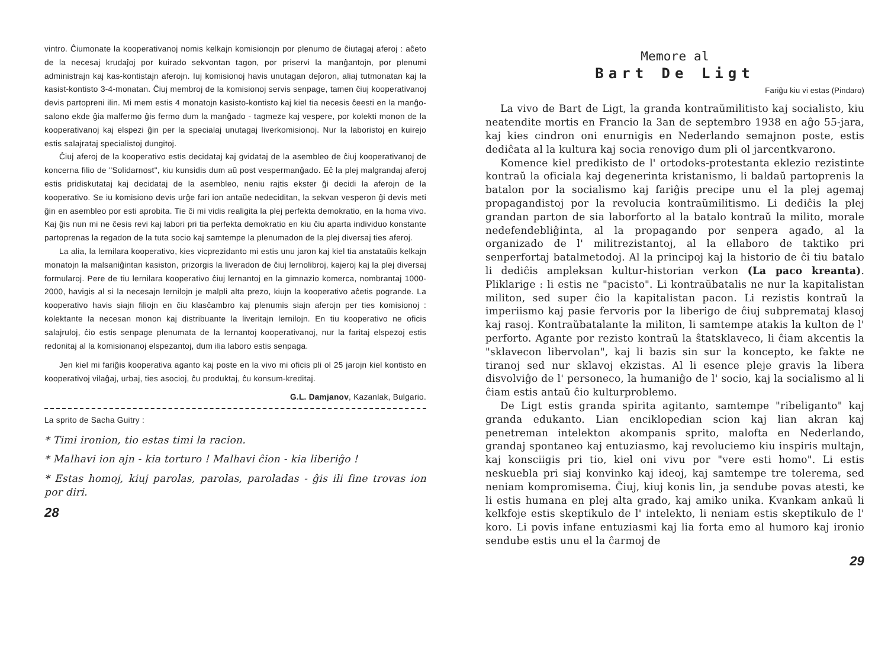vintro. Ĉiumonate la kooperativanoj nomis kelkajn komisionojn por plenumo de ĉiutagaj aferoj : aĉeto de la necesaj krudaĵoj por kuirado sekvontan tagon, por priservi la manĝantojn, por plenumi administrajn kaj kas-kontistajn aferojn. Iuj komisionoj havis unutagan deĵoron, aliaj tutmonatan kaj la kasist-kontisto 3-4-monatan. Ĉiuj membroj de la komisionoj servis senpage, tamen ĉiuj kooperativanoj devis partopreni ilin. Mi mem estis 4 monatojn kasisto-kontisto kaj kiel tia necesis ĉeesti en la manĝo-salono ekde ĝia malfermo ĝis fermo dum la manĝado - tagmeze kaj vespere, por kolekti monon de la kooperativanoj kaj elspezi ĝin per la specialaj unutagaj liverkomisionoj. Nur la laboristoj en kuirejo estis salajrataj specialistoj dungitoj.
Ĉiuj aferoj de la kooperativo estis decidataj kaj gvidataj de la asembleo de ĉiuj kooperativanoj de koncerna filio de "Solidarnost", kiu kunsidis dum aŭ post vespermanĝado. Eĉ la plej malgrandaj aferoj estis pridiskutataj kaj decidataj de la asembleo, neniu rajtis ekster ĝi decidi la aferojn de la kooperativo. Se iu komisiono devis urĝe fari ion antaŭe nedeciditan, la sekvan vesperon ĝi devis meti ĝin en asembleo por esti aprobita. Tie ĉi mi vidis realigita la plej perfekta demokratio, en la homa vivo. Kaj ĝis nun mi ne ĉesis revi kaj labori pri tia perfekta demokratio en kiu ĉiu aparta individuo konstante partoprenas la regadon de la tuta socio kaj samtempe la plenumadon de la plej diversaj ties aferoj.
La alia, la lernilara kooperativo, kies vicprezidanto mi estis unu jaron kaj kiel tia anstataŭis kelkajn monatojn la malsaniĝintan kasiston, prizorgis la liveradon de ĉiuj lernolibroj, kajeroj kaj la plej diversaj formularoj. Pere de tiu lernilara kooperativo ĉiuj lernantoj en la gimnazio komerca, nombrantaj 1000-2000, havigis al si la necesajn lernilojn je malpli alta prezo, kiujn la kooperativo aĉetis pogrande. La kooperativo havis siajn filiojn en ĉiu klasĉambro kaj plenumis siajn aferojn per ties komisionoj : kolektante la necesan monon kaj distribuante la liveritajn lernilojn. En tiu kooperativo ne oficis salajruloj, ĉio estis senpage plenumata de la lernantoj kooperativanoj, nur la faritaj elspezoj estis redonitaj al la komisionanoj elspezantoj, dum ilia laboro estis senpaga.
Jen kiel mi fariĝis kooperativa aganto kaj poste en la vivo mi oficis pli ol 25 jarojn kiel kontisto en kooperativoj vilaĝaj, urbaj, ties asocioj, ĉu produktaj, ĉu konsum-kreditaj.
G.L. Damjanov, Kazanlak, Bulgario.
La sprito de Sacha Guitry :
* Timi ironion, tio estas timi la racion.
* Malhavi ion ajn - kia torturo ! Malhavi ĉion - kia liberiĝo !
* Estas homoj, kiuj parolas, parolas, paroladas - ĝis ili fine trovas ion por diri.
28
Memore al
Bart De Ligt
Fariĝu kiu vi estas (Pindaro)
La vivo de Bart de Ligt, la granda kontraŭmilitisto kaj socialisto, kiu neatendite mortis en Francio la 3an de septembro 1938 en aĝo 55-jara, kaj kies cindron oni enurnigis en Nederlando semajnon poste, estis dediĉata al la kultura kaj socia renovigo dum pli ol jarcentkvarono.
Komence kiel predikisto de l' ortodoks-protestanta eklezio rezistinte kontraŭ la oficiala kaj degenerinta kristanismo, li baldaŭ partoprenis la batalon por la socialismo kaj fariĝis precipe unu el la plej agemaj propagandistoj por la revolucia kontraŭmilitismo. Li dediĉis la plej grandan parton de sia laborforto al la batalo kontraŭ la milito, morale nedefendebliĝinta, al la propagando por senpera agado, al la organizado de l' militrezistantoj, al la ellaboro de taktiko pri senperfortaj batalmetodoj. Al la principoj kaj la historio de ĉi tiu batalo li dediĉis ampleksan kultur-historian verkon (La paco kreanta). Pliklarige : li estis ne "pacisto". Li kontraŭbatalis ne nur la kapitalistan militon, sed super ĉio la kapitalistan pacon. Li rezistis kontraŭ la imperiismo kaj pasie fervoris por la liberigo de ĉiuj subpremataj klasoj kaj rasoj. Kontraŭbatalante la militon, li samtempe atakis la kulton de l' perforto. Agante por rezisto kontraŭ la ŝtatsklaveco, li ĉiam akcentis la "sklavecon libervolan", kaj li bazis sin sur la koncepto, ke fakte ne tiranoj sed nur sklavoj ekzistas. Al li esence pleje gravis la libera disvolviĝo de l' personeco, la humaniĝo de l' socio, kaj la socialismo al li ĉiam estis antaŭ ĉio kulturproblemo.
De Ligt estis granda spirita agitanto, samtempe "ribeliganto" kaj granda edukanto. Lian enciklopedian scion kaj lian akran kaj penetreman intelekton akompanis sprito, malofta en Nederlando, grandaj spontaneo kaj entuziasmo, kaj revoluciemo kiu inspiris multajn, kaj konsciigis pri tio, kiel oni vivu por "vere esti homo". Li estis neskuebla pri siaj konvinko kaj ideoj, kaj samtempe tre tolerema, sed neniam kompromisema. Ĉiuj, kiuj konis lin, ja sendube povas atesti, ke li estis humana en plej alta grado, kaj amiko unika. Kvankam ankaŭ li kelkfoje estis skeptikulo de l' intelekto, li neniam estis skeptikulo de l' koro. Li povis infane entuziasmi kaj lia forta emo al humoro kaj ironio sendube estis unu el la ĉarmoj de
29